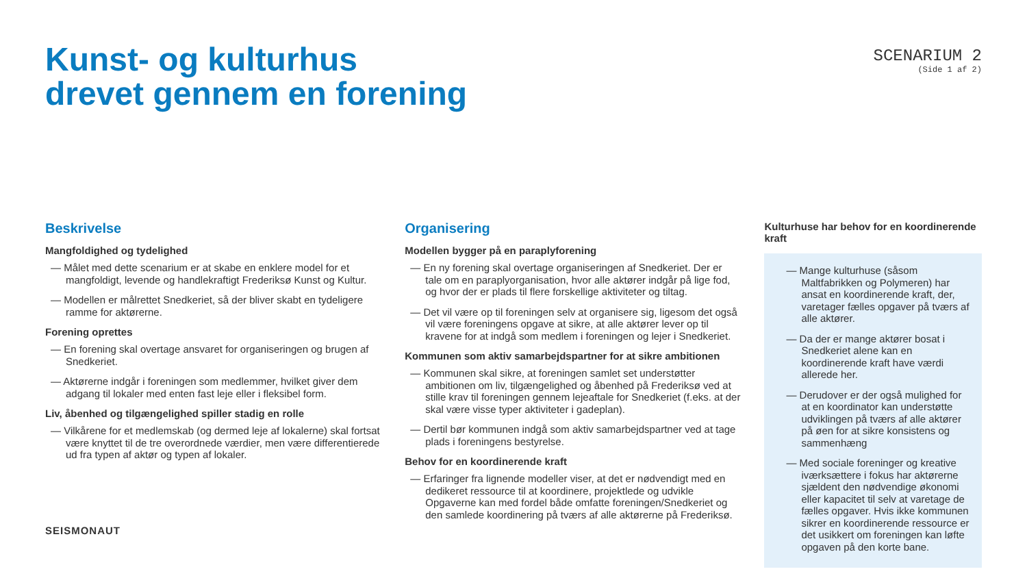Kunst- og kulturhus
drevet gennem en forening
SCENARIUM 2
(Side 1 af 2)
Beskrivelse
Mangfoldighed og tydelighed
— Målet med dette scenarium er at skabe en enklere model for et mangfoldigt, levende og handlekraftigt Frederiksø Kunst og Kultur.
— Modellen er målrettet Snedkeriet, så der bliver skabt en tydeligere ramme for aktørerne.
Forening oprettes
— En forening skal overtage ansvaret for organiseringen og brugen af Snedkeriet.
— Aktørerne indgår i foreningen som medlemmer, hvilket giver dem adgang til lokaler med enten fast leje eller i fleksibel form.
Liv, åbenhed og tilgængelighed spiller stadig en rolle
— Vilkårene for et medlemskab (og dermed leje af lokalerne) skal fortsat være knyttet til de tre overordnede værdier, men være differentierede ud fra typen af aktør og typen af lokaler.
Organisering
Modellen bygger på en paraplyforening
— En ny forening skal overtage organiseringen af Snedkeriet. Der er tale om en paraplyorganisation, hvor alle aktører indgår på lige fod, og hvor der er plads til flere forskellige aktiviteter og tiltag.
— Det vil være op til foreningen selv at organisere sig, ligesom det også vil være foreningens opgave at sikre, at alle aktører lever op til kravene for at indgå som medlem i foreningen og lejer i Snedkeriet.
Kommunen som aktiv samarbejdspartner for at sikre ambitionen
— Kommunen skal sikre, at foreningen samlet set understøtter ambitionen om liv, tilgængelighed og åbenhed på Frederiksø ved at stille krav til foreningen gennem lejeaftale for Snedkeriet (f.eks. at der skal være visse typer aktiviteter i gadeplan).
— Dertil bør kommunen indgå som aktiv samarbejdspartner ved at tage plads i foreningens bestyrelse.
Behov for en koordinerende kraft
— Erfaringer fra lignende modeller viser, at det er nødvendigt med en dedikeret ressource til at koordinere, projektlede og udvikle Opgaverne kan med fordel både omfatte foreningen/Snedkeriet og den samlede koordinering på tværs af alle aktørerne på Frederiksø.
Kulturhuse har behov for en koordinerende kraft
— Mange kulturhuse (såsom Maltfabrikken og Polymeren) har ansat en koordinerende kraft, der, varetager fælles opgaver på tværs af alle aktører.
— Da der er mange aktører bosat i Snedkeriet alene kan en koordinerende kraft have værdi allerede her.
— Derudover er der også mulighed for at en koordinator kan understøtte udviklingen på tværs af alle aktører på øen for at sikre konsistens og sammenhæng
— Med sociale foreninger og kreative iværksættere i fokus har aktørerne sjældent den nødvendige økonomi eller kapacitet til selv at varetage de fælles opgaver. Hvis ikke kommunen sikrer en koordinerende ressource er det usikkert om foreningen kan løfte opgaven på den korte bane.
SEISMONAUT